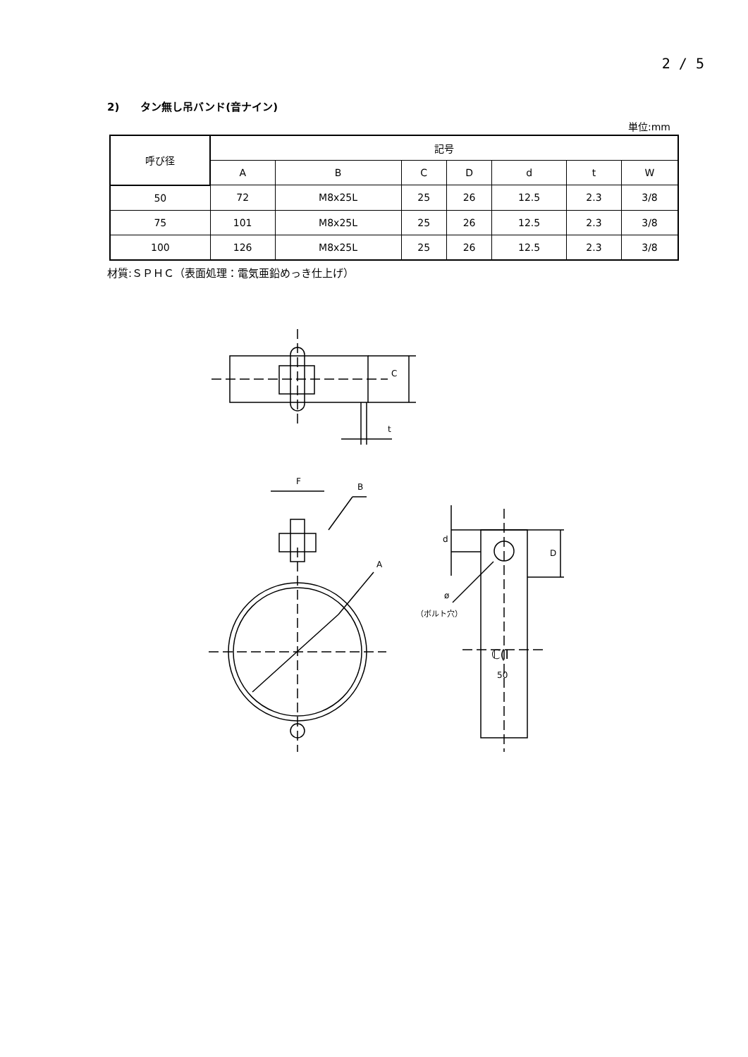2 / 5
2)　　タン無し吊バンド(音ナイン)
単位:mm
| 呼び径 | 記号 | | | | | | |
| --- | --- | --- | --- | --- | --- | --- | --- |
| | A | B | C | D | d | t | W |
| 50 | 72 | M8x25L | 25 | 26 | 12.5 | 2.3 | 3/8 |
| 75 | 101 | M8x25L | 25 | 26 | 12.5 | 2.3 | 3/8 |
| 100 | 126 | M8x25L | 25 | 26 | 12.5 | 2.3 | 3/8 |
材質:ＳＰＨＣ（表面処理：電気亜鉛めっき仕上げ）
F
B
A
C
t
d
D
ø
（ボルト穴）
ℂ(I
50